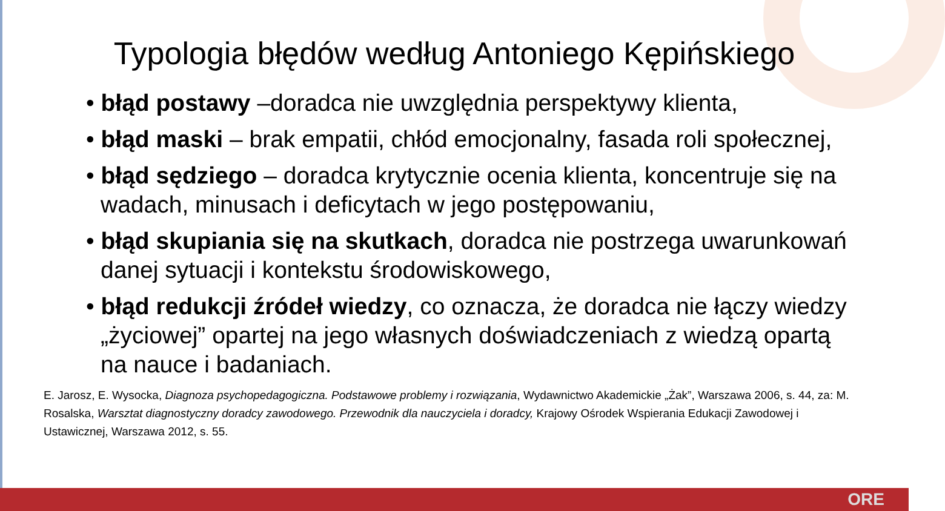Typologia błędów według Antoniego Kępińskiego
• błąd postawy –doradca nie uwzględnia perspektywy klienta,
• błąd maski – brak empatii, chłód emocjonalny, fasada roli społecznej,
• błąd sędziego – doradca krytycznie ocenia klienta, koncentruje się na wadach, minusach i deficytach w jego postępowaniu,
• błąd skupiania się na skutkach, doradca nie postrzega uwarunkowań danej sytuacji i kontekstu środowiskowego,
• błąd redukcji źródeł wiedzy, co oznacza, że doradca nie łączy wiedzy „życiowej” opartej na jego własnych doświadczeniach z wiedzą opartą na nauce i badaniach.
E. Jarosz, E. Wysocka, Diagnoza psychopedagogiczna. Podstawowe problemy i rozwiązania, Wydawnictwo Akademickie „Żak”, Warszawa 2006, s. 44, za: M. Rosalska, Warsztat diagnostyczny doradcy zawodowego. Przewodnik dla nauczyciela i doradcy, Krajowy Ośrodek Wspierania Edukacji Zawodowej i Ustawicznej, Warszawa 2012, s. 55.
ORE